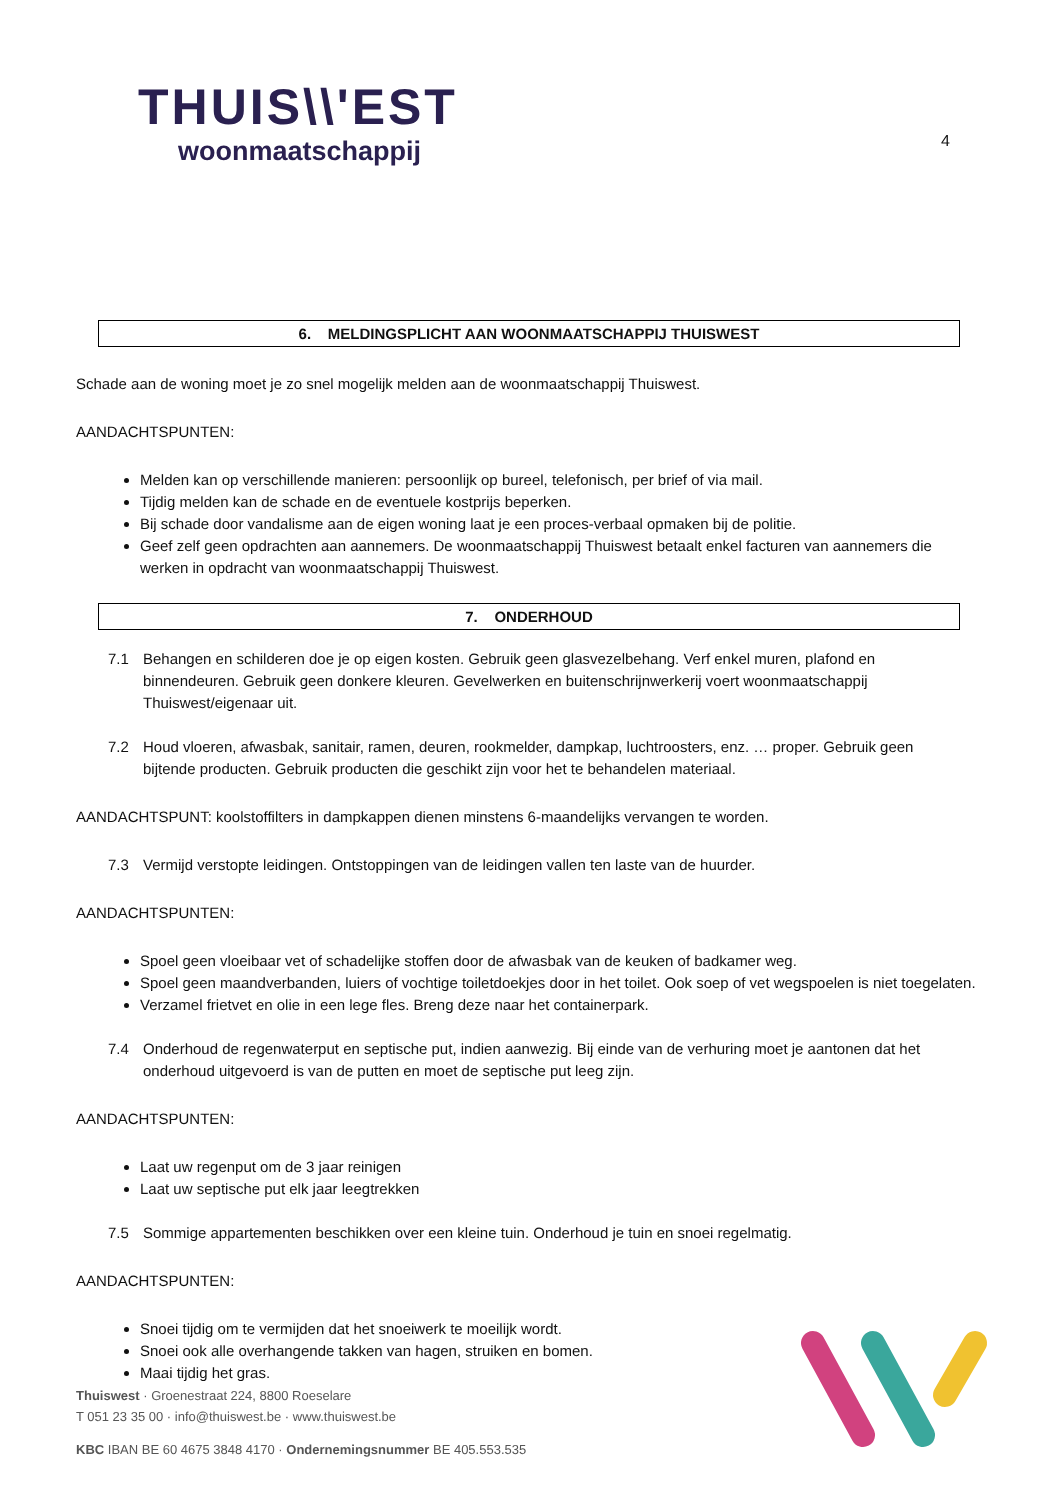THUIS\\'EST
woonmaatschappij
4
6. MELDINGSPLICHT AAN WOONMAATSCHAPPIJ THUISWEST
Schade aan de woning moet je zo snel mogelijk melden aan de woonmaatschappij Thuiswest.
AANDACHTSPUNTEN:
Melden kan op verschillende manieren: persoonlijk op bureel, telefonisch, per brief of via mail.
Tijdig melden kan de schade en de eventuele kostprijs beperken.
Bij schade door vandalisme aan de eigen woning laat je een proces-verbaal opmaken bij de politie.
Geef zelf geen opdrachten aan aannemers. De woonmaatschappij Thuiswest betaalt enkel facturen van aannemers die werken in opdracht van woonmaatschappij Thuiswest.
7. ONDERHOUD
7.1
Behangen en schilderen doe je op eigen kosten. Gebruik geen glasvezelbehang. Verf enkel muren, plafond en binnendeuren. Gebruik geen donkere kleuren. Gevelwerken en buitenschrijnwerkerij voert woonmaatschappij Thuiswest/eigenaar uit.
7.2
Houd vloeren, afwasbak, sanitair, ramen, deuren, rookmelder, dampkap, luchtroosters, enz. … proper. Gebruik geen bijtende producten. Gebruik producten die geschikt zijn voor het te behandelen materiaal.
AANDACHTSPUNT: koolstoffilters in dampkappen dienen minstens 6-maandelijks vervangen te worden.
7.3
Vermijd verstopte leidingen. Ontstoppingen van de leidingen vallen ten laste van de huurder.
AANDACHTSPUNTEN:
Spoel geen vloeibaar vet of schadelijke stoffen door de afwasbak van de keuken of badkamer weg.
Spoel geen maandverbanden, luiers of vochtige toiletdoekjes door in het toilet. Ook soep of vet wegspoelen is niet toegelaten.
Verzamel frietvet en olie in een lege fles. Breng deze naar het containerpark.
7.4
Onderhoud de regenwaterput en septische put, indien aanwezig. Bij einde van de verhuring moet je aantonen dat het onderhoud uitgevoerd is van de putten en moet de septische put leeg zijn.
AANDACHTSPUNTEN:
Laat uw regenput om de 3 jaar reinigen
Laat uw septische put elk jaar leegtrekken
7.5
Sommige appartementen beschikken over een kleine tuin. Onderhoud je tuin en snoei regelmatig.
AANDACHTSPUNTEN:
Snoei tijdig om te vermijden dat het snoeiwerk te moeilijk wordt.
Snoei ook alle overhangende takken van hagen, struiken en bomen.
Maai tijdig het gras.
Thuiswest · Groenestraat 224, 8800 Roeselare
T 051 23 35 00 · info@thuiswest.be · www.thuiswest.be
KBC IBAN BE 60 4675 3848 4170 · Ondernemingsnummer BE 405.553.535